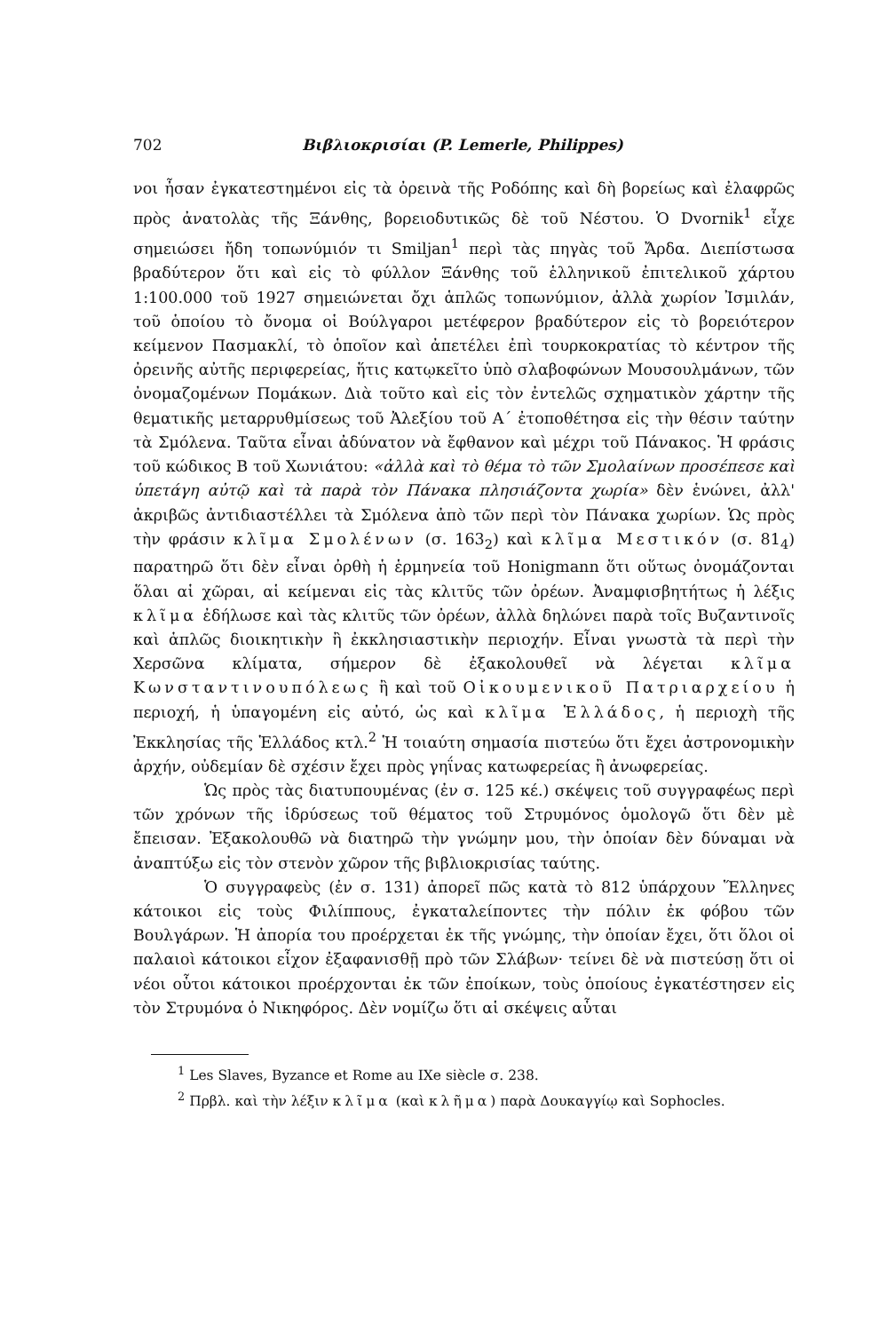702 Βιβλιοκρισίαι (P. Lemerle, Philippes)
νοι ἦσαν ἐγκατεστημένοι εἰς τὰ ὀρεινὰ τῆς Ροδόπης καὶ δὴ βορείως καὶ ἐλαφρῶς πρὸς ἀνατολὰς τῆς Ξάνθης, βορειοδυτικῶς δὲ τοῦ Νέστου. Ὁ Dvornik<sup>1</sup> εἶχε σημειώσει ἤδη τοπωνύμιόν τι Smiljan<sup>1</sup> περὶ τὰς πηγὰς τοῦ Ἄρδα. Διεπίστωσα βραδύτερον ὅτι καὶ εἰς τὸ φύλλον Ξάνθης τοῦ ἑλληνικοῦ ἐπιτελικοῦ χάρτου 1:100.000 τοῦ 1927 σημειώνεται ὄχι ἁπλῶς τοπωνύμιον, ἀλλὰ χωρίον Ἰσμιλάν, τοῦ ὁποίου τὸ ὄνομα οἱ Βούλγαροι μετέφερον βραδύτερον εἰς τὸ βορειότερον κείμενον Πασμακλί, τὸ ὁποῖον καὶ ἀπετέλει ἐπὶ τουρκοκρατίας τὸ κέντρον τῆς ὀρεινῆς αὐτῆς περιφερείας, ἥτις κατῳκεῖτο ὑπὸ σλαβοφώνων Μουσουλμάνων, τῶν ὀνομαζομένων Πομάκων. Διὰ τοῦτο καὶ εἰς τὸν ἐντελῶς σχηματικὸν χάρτην τῆς θεματικῆς μεταρρυθμίσεως τοῦ Ἀλεξίου τοῦ Α´ ἐτοποθέτησα εἰς τὴν θέσιν ταύτην τὰ Σμόλενα. Ταῦτα εἶναι ἀδύνατον νὰ ἔφθανον καὶ μέχρι τοῦ Πάνακος. Ἡ φράσις τοῦ κώδικος Β τοῦ Χωνιάτου: «ἀλλὰ καὶ τὸ θέμα τὸ τῶν Σμολαίνων προσέπεσε καὶ ὑπετάγη αὐτῷ καὶ τὰ παρὰ τὸν Πάνακα πλησιάζοντα χωρία» δὲν ἑνώνει, ἀλλ' ἀκριβῶς ἀντιδιαστέλλει τὰ Σμόλενα ἀπὸ τῶν περὶ τὸν Πάνακα χωρίων. Ὡς πρὸς τὴν φράσιν κλῖμα Σμολένων (σ. 163<sub>2</sub>) καὶ κλῖμα Μεστικόν (σ. 81<sub>4</sub>) παρατηρῶ ὅτι δὲν εἶναι ὀρθὴ ἡ ἑρμηνεία τοῦ Honigmann ὅτι οὕτως ὀνομάζονται ὅλαι αἱ χῶραι, αἱ κείμεναι εἰς τὰς κλιτῦς τῶν ὀρέων. Ἀναμφισβητήτως ἡ λέξις κλῖμα ἐδήλωσε καὶ τὰς κλιτῦς τῶν ὀρέων, ἀλλὰ δηλώνει παρὰ τοῖς Βυζαντινοῖς καὶ ἁπλῶς διοικητικὴν ἢ ἐκκλησιαστικὴν περιοχήν. Εἶναι γνωστὰ τὰ περὶ τὴν Χερσῶνα κλίματα, σήμερον δὲ ἐξακολουθεῖ νὰ λέγεται κλῖμα Κωνσταντινουπόλεως ἢ καὶ τοῦ Οἰκουμενικοῦ Πατριαρχείου ἡ περιοχή, ἡ ὑπαγομένη εἰς αὐτό, ὡς καὶ κλῖμα Ἑλλάδος, ἡ περιοχὴ τῆς Ἐκκλησίας τῆς Ἑλλάδος κτλ.<sup>2</sup> Ἡ τοιαύτη σημασία πιστεύω ὅτι ἔχει ἀστρονομικὴν ἀρχήν, οὐδεμίαν δὲ σχέσιν ἔχει πρὸς γηΐνας κατωφερείας ἢ ἀνωφερείας.
Ὡς πρὸς τὰς διατυπουμένας (ἐν σ. 125 κέ.) σκέψεις τοῦ συγγραφέως περὶ τῶν χρόνων τῆς ἱδρύσεως τοῦ θέματος τοῦ Στρυμόνος ὁμολογῶ ὅτι δὲν μὲ ἔπεισαν. Ἐξακολουθῶ νὰ διατηρῶ τὴν γνώμην μου, τὴν ὁποίαν δὲν δύναμαι νὰ ἀναπτύξω εἰς τὸν στενὸν χῶρον τῆς βιβλιοκρισίας ταύτης.
Ὁ συγγραφεὺς (ἐν σ. 131) ἀπορεῖ πῶς κατὰ τὸ 812 ὑπάρχουν Ἕλληνες κάτοικοι εἰς τοὺς Φιλίππους, ἐγκαταλείποντες τὴν πόλιν ἐκ φόβου τῶν Βουλγάρων. Ἡ ἀπορία του προέρχεται ἐκ τῆς γνώμης, τὴν ὁποίαν ἔχει, ὅτι ὅλοι οἱ παλαιοὶ κάτοικοι εἶχον ἐξαφανισθῇ πρὸ τῶν Σλάβων· τείνει δὲ νὰ πιστεύσῃ ὅτι οἱ νέοι οὗτοι κάτοικοι προέρχονται ἐκ τῶν ἐποίκων, τοὺς ὁποίους ἐγκατέστησεν εἰς τὸν Στρυμόνα ὁ Νικηφόρος. Δὲν νομίζω ὅτι αἱ σκέψεις αὗται
<sup>1</sup> Les Slaves, Byzance et Rome au IXe siècle σ. 238.
<sup>2</sup> Πρβλ. καὶ τὴν λέξιν κλῖμα (καὶ κλῆμα) παρὰ Δουκαγγίῳ καὶ Sophocles.